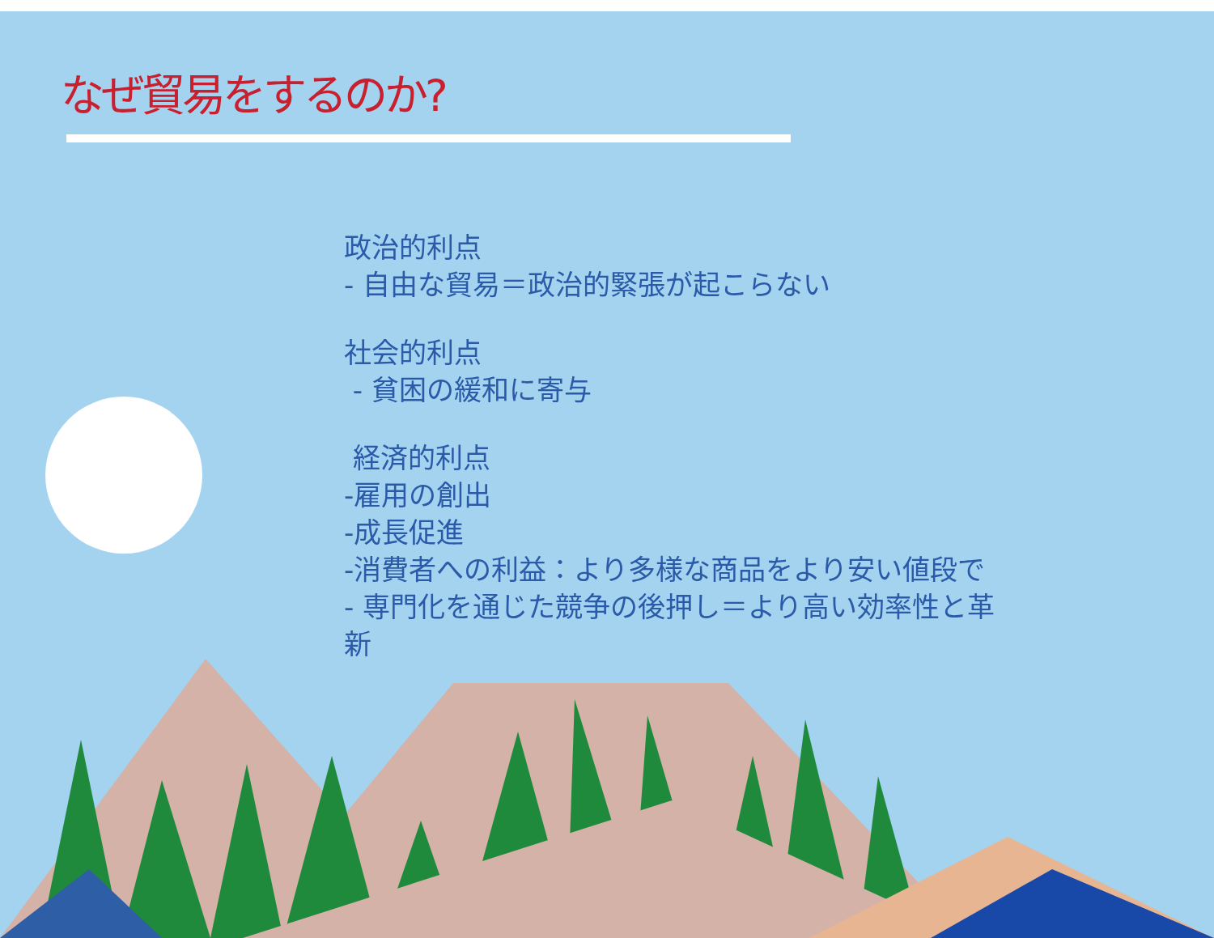なぜ貿易をするのか?
政治的利点
- 自由な貿易＝政治的緊張が起こらない
社会的利点
- 貧困の緩和に寄与
経済的利点
-雇用の創出
-成長促進
-消費者への利益：より多様な商品をより安い値段で
- 専門化を通じた競争の後押し＝より高い効率性と革新